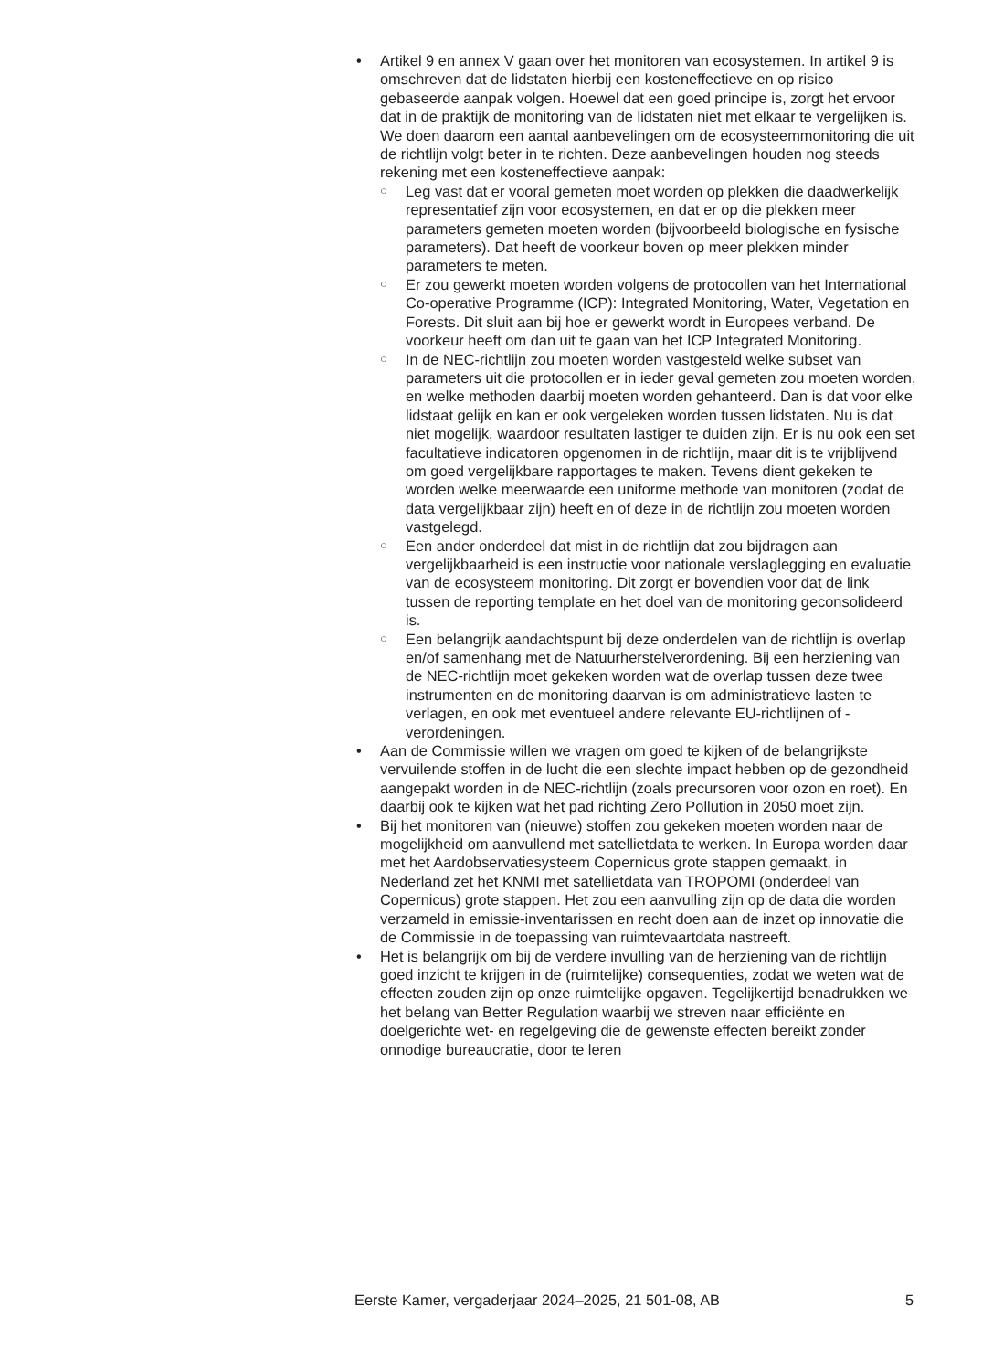• Artikel 9 en annex V gaan over het monitoren van ecosystemen. In artikel 9 is omschreven dat de lidstaten hierbij een kosteneffectieve en op risico gebaseerde aanpak volgen. Hoewel dat een goed principe is, zorgt het ervoor dat in de praktijk de monitoring van de lidstaten niet met elkaar te vergelijken is. We doen daarom een aantal aanbevelingen om de ecosysteemmonitoring die uit de richtlijn volgt beter in te richten. Deze aanbevelingen houden nog steeds rekening met een kosteneffectieve aanpak:
○ Leg vast dat er vooral gemeten moet worden op plekken die daadwerkelijk representatief zijn voor ecosystemen, en dat er op die plekken meer parameters gemeten moeten worden (bijvoorbeeld biologische en fysische parameters). Dat heeft de voorkeur boven op meer plekken minder parameters te meten.
○ Er zou gewerkt moeten worden volgens de protocollen van het International Co-operative Programme (ICP): Integrated Monitoring, Water, Vegetation en Forests. Dit sluit aan bij hoe er gewerkt wordt in Europees verband. De voorkeur heeft om dan uit te gaan van het ICP Integrated Monitoring.
○ In de NEC-richtlijn zou moeten worden vastgesteld welke subset van parameters uit die protocollen er in ieder geval gemeten zou moeten worden, en welke methoden daarbij moeten worden gehanteerd. Dan is dat voor elke lidstaat gelijk en kan er ook vergeleken worden tussen lidstaten. Nu is dat niet mogelijk, waardoor resultaten lastiger te duiden zijn. Er is nu ook een set facultatieve indicatoren opgenomen in de richtlijn, maar dit is te vrijblijvend om goed vergelijkbare rapportages te maken. Tevens dient gekeken te worden welke meerwaarde een uniforme methode van monitoren (zodat de data vergelijkbaar zijn) heeft en of deze in de richtlijn zou moeten worden vastgelegd.
○ Een ander onderdeel dat mist in de richtlijn dat zou bijdragen aan vergelijkbaarheid is een instructie voor nationale verslaglegging en evaluatie van de ecosysteem monitoring. Dit zorgt er bovendien voor dat de link tussen de reporting template en het doel van de monitoring geconsolideerd is.
○ Een belangrijk aandachtspunt bij deze onderdelen van de richtlijn is overlap en/of samenhang met de Natuurherstelverordening. Bij een herziening van de NEC-richtlijn moet gekeken worden wat de overlap tussen deze twee instrumenten en de monitoring daarvan is om administratieve lasten te verlagen, en ook met eventueel andere relevante EU-richtlijnen of -verordeningen.
• Aan de Commissie willen we vragen om goed te kijken of de belangrijkste vervuilende stoffen in de lucht die een slechte impact hebben op de gezondheid aangepakt worden in de NEC-richtlijn (zoals precursoren voor ozon en roet). En daarbij ook te kijken wat het pad richting Zero Pollution in 2050 moet zijn.
• Bij het monitoren van (nieuwe) stoffen zou gekeken moeten worden naar de mogelijkheid om aanvullend met satellietdata te werken. In Europa worden daar met het Aardobservatiesysteem Copernicus grote stappen gemaakt, in Nederland zet het KNMI met satellietdata van TROPOMI (onderdeel van Copernicus) grote stappen. Het zou een aanvulling zijn op de data die worden verzameld in emissie-inventarissen en recht doen aan de inzet op innovatie die de Commissie in de toepassing van ruimtevaartdata nastreeft.
• Het is belangrijk om bij de verdere invulling van de herziening van de richtlijn goed inzicht te krijgen in de (ruimtelijke) consequenties, zodat we weten wat de effecten zouden zijn op onze ruimtelijke opgaven. Tegelijkertijd benadrukken we het belang van Better Regulation waarbij we streven naar efficiënte en doelgerichte wet- en regelgeving die de gewenste effecten bereikt zonder onnodige bureaucratie, door te leren
Eerste Kamer, vergaderjaar 2024–2025, 21 501-08, AB 5